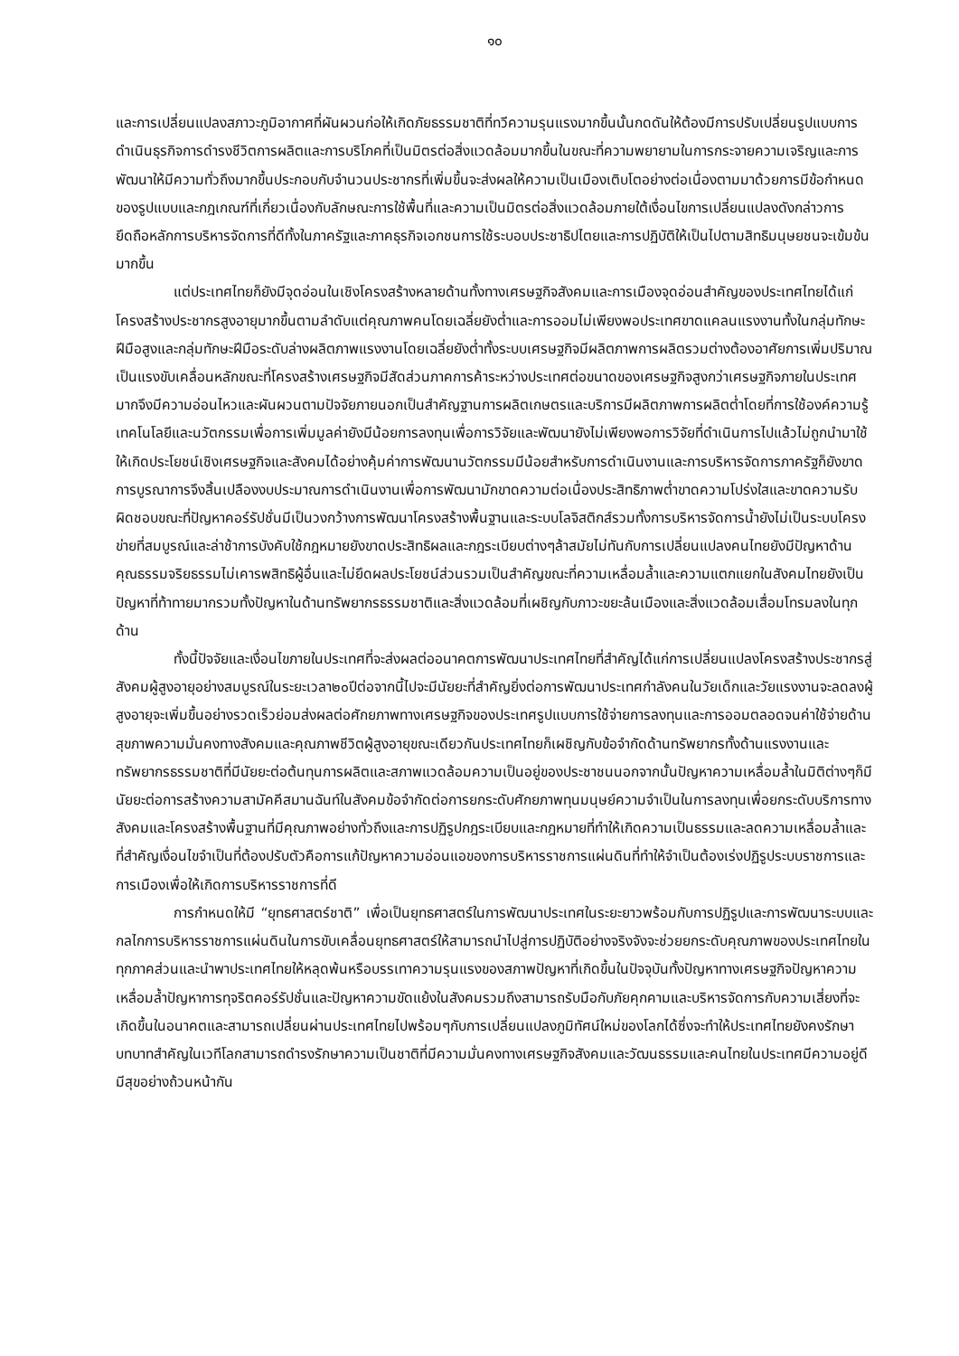๑๐
และการเปลี่ยนแปลงสภาวะภูมิอากาศที่ผันผวนก่อให้เกิดภัยธรรมชาติที่ทวีความรุนแรงมากขึ้นนั้นกดดันให้ต้องมีการปรับเปลี่ยนรูปแบบการดำเนินธุรกิจการดำรงชีวิตการผลิตและการบริโภคที่เป็นมิตรต่อสิ่งแวดล้อมมากขึ้นในขณะที่ความพยายามในการกระจายความเจริญและการพัฒนาให้มีความทั่วถึงมากขึ้นประกอบกับจำนวนประชากรที่เพิ่มขึ้นจะส่งผลให้ความเป็นเมืองเติบโตอย่างต่อเนื่องตามมาด้วยการมีข้อกำหนดของรูปแบบและกฎเกณฑ์ที่เกี่ยวเนื่องกับลักษณะการใช้พื้นที่และความเป็นมิตรต่อสิ่งแวดล้อมภายใต้เงื่อนไขการเปลี่ยนแปลงดังกล่าวการยึดถือหลักการบริหารจัดการที่ดีทั้งในภาครัฐและภาคธุรกิจเอกชนการใช้ระบอบประชาธิปไตยและการปฏิบัติให้เป็นไปตามสิทธิมนุษยชนจะเข้มข้นมากขึ้น
แต่ประเทศไทยก็ยังมีจุดอ่อนในเชิงโครงสร้างหลายด้านทั้งทางเศรษฐกิจสังคมและการเมืองจุดอ่อนสำคัญของประเทศไทยได้แก่โครงสร้างประชากรสูงอายุมากขึ้นตามลำดับแต่คุณภาพคนโดยเฉลี่ยยังต่ำและการออมไม่เพียงพอประเทศขาดแคลนแรงงานทั้งในกลุ่มทักษะฝีมือสูงและกลุ่มทักษะฝีมือระดับล่างผลิตภาพแรงงานโดยเฉลี่ยยังต่ำทั้งระบบเศรษฐกิจมีผลิตภาพการผลิตรวมต่างต้องอาศัยการเพิ่มปริมาณเป็นแรงขับเคลื่อนหลักขณะที่โครงสร้างเศรษฐกิจมีสัดส่วนภาคการค้าระหว่างประเทศต่อขนาดของเศรษฐกิจสูงกว่าเศรษฐกิจภายในประเทศมากจึงมีความอ่อนไหวและผันผวนตามปัจจัยภายนอกเป็นสำคัญฐานการผลิตเกษตรและบริการมีผลิตภาพการผลิตต่ำโดยที่การใช้องค์ความรู้เทคโนโลยีและนวัตกรรมเพื่อการเพิ่มมูลค่ายังมีน้อยการลงทุนเพื่อการวิจัยและพัฒนายังไม่เพียงพอการวิจัยที่ดำเนินการไปแล้วไม่ถูกนำมาใช้ให้เกิดประโยชน์เชิงเศรษฐกิจและสังคมได้อย่างคุ้มค่าการพัฒนานวัตกรรมมีน้อยสำหรับการดำเนินงานและการบริหารจัดการภาครัฐก็ยังขาดการบูรณาการจึงสิ้นเปลืองงบประมาณการดำเนินงานเพื่อการพัฒนามักขาดความต่อเนื่องประสิทธิภาพต่ำขาดความโปร่งใสและขาดความรับผิดชอบขณะที่ปัญหาคอร์รัปชั่นมีเป็นวงกว้างการพัฒนาโครงสร้างพื้นฐานและระบบโลจิสติกส์รวมทั้งการบริหารจัดการน้ำยังไม่เป็นระบบโครงข่ายที่สมบูรณ์และล่าช้าการบังคับใช้กฎหมายยังขาดประสิทธิผลและกฎระเบียบต่างๆล้าสมัยไม่ทันกับการเปลี่ยนแปลงคนไทยยังมีปัญหาด้านคุณธรรมจริยธรรมไม่เคารพสิทธิผู้อื่นและไม่ยึดผลประโยชน์ส่วนรวมเป็นสำคัญขณะที่ความเหลื่อมล้ำและความแตกแยกในสังคมไทยยังเป็นปัญหาที่ท้าทายมากรวมทั้งปัญหาในด้านทรัพยากรธรรมชาติและสิ่งแวดล้อมที่เผชิญกับภาวะขยะล้นเมืองและสิ่งแวดล้อมเสื่อมโทรมลงในทุกด้าน
ทั้งนี้ปัจจัยและเงื่อนไขภายในประเทศที่จะส่งผลต่ออนาคตการพัฒนาประเทศไทยที่สำคัญได้แก่การเปลี่ยนแปลงโครงสร้างประชากรสู่สังคมผู้สูงอายุอย่างสมบูรณ์ในระยะเวลา๒๐ปีต่อจากนี้ไปจะมีนัยยะที่สำคัญยิ่งต่อการพัฒนาประเทศกำลังคนในวัยเด็กและวัยแรงงานจะลดลงผู้สูงอายุจะเพิ่มขึ้นอย่างรวดเร็วย่อมส่งผลต่อศักยภาพทางเศรษฐกิจของประเทศรูปแบบการใช้จ่ายการลงทุนและการออมตลอดจนค่าใช้จ่ายด้านสุขภาพความมั่นคงทางสังคมและคุณภาพชีวิตผู้สูงอายุขณะเดียวกันประเทศไทยก็เผชิญกับข้อจำกัดด้านทรัพยากรทั้งด้านแรงงานและทรัพยากรธรรมชาติที่มีนัยยะต่อต้นทุนการผลิตและสภาพแวดล้อมความเป็นอยู่ของประชาชนนอกจากนั้นปัญหาความเหลื่อมล้ำในมิติต่างๆก็มีนัยยะต่อการสร้างความสามัคคีสมานฉันท์ในสังคมข้อจำกัดต่อการยกระดับศักยภาพทุนมนุษย์ความจำเป็นในการลงทุนเพื่อยกระดับบริการทางสังคมและโครงสร้างพื้นฐานที่มีคุณภาพอย่างทั่วถึงและการปฏิรูปกฎระเบียบและกฎหมายที่ทำให้เกิดความเป็นธรรมและลดความเหลื่อมล้ำและที่สำคัญเงื่อนไขจำเป็นที่ต้องปรับตัวคือการแก้ปัญหาความอ่อนแอของการบริหารราชการแผ่นดินที่ทำให้จำเป็นต้องเร่งปฏิรูประบบราชการและการเมืองเพื่อให้เกิดการบริหารราชการที่ดี
การกำหนดให้มี “ยุทธศาสตร์ชาติ” เพื่อเป็นยุทธศาสตร์ในการพัฒนาประเทศในระยะยาวพร้อมกับการปฏิรูปและการพัฒนาระบบและกลไกการบริหารราชการแผ่นดินในการขับเคลื่อนยุทธศาสตร์ให้สามารถนำไปสู่การปฏิบัติอย่างจริงจังจะช่วยยกระดับคุณภาพของประเทศไทยในทุกภาคส่วนและนำพาประเทศไทยให้หลุดพ้นหรือบรรเทาความรุนแรงของสภาพปัญหาที่เกิดขึ้นในปัจจุบันทั้งปัญหาทางเศรษฐกิจปัญหาความเหลื่อมล้ำปัญหาการทุจริตคอร์รัปชั่นและปัญหาความขัดแย้งในสังคมรวมถึงสามารถรับมือกับภัยคุกคามและบริหารจัดการกับความเสี่ยงที่จะเกิดขึ้นในอนาคตและสามารถเปลี่ยนผ่านประเทศไทยไปพร้อมๆกับการเปลี่ยนแปลงภูมิทัศน์ใหม่ของโลกได้ซึ่งจะทำให้ประเทศไทยยังคงรักษาบทบาทสำคัญในเวทีโลกสามารถดำรงรักษาความเป็นชาติที่มีความมั่นคงทางเศรษฐกิจสังคมและวัฒนธรรมและคนไทยในประเทศมีความอยู่ดีมีสุขอย่างถ้วนหน้ากัน